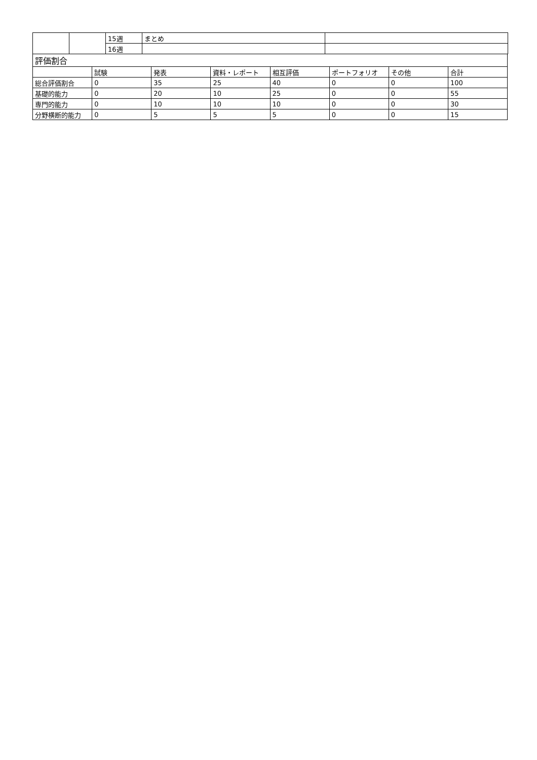| | | 15週 | まとめ | |
| | | 16週 | | |
| 評価割合 | | | | | | | |
| | 試験 | 発表 | 資料・レポート | 相互評価 | ポートフォリオ | その他 | 合計 |
| 総合評価割合 | 0 | 35 | 25 | 40 | 0 | 0 | 100 |
| 基礎的能力 | 0 | 20 | 10 | 25 | 0 | 0 | 55 |
| 専門的能力 | 0 | 10 | 10 | 10 | 0 | 0 | 30 |
| 分野横断的能力 | 0 | 5 | 5 | 5 | 0 | 0 | 15 |